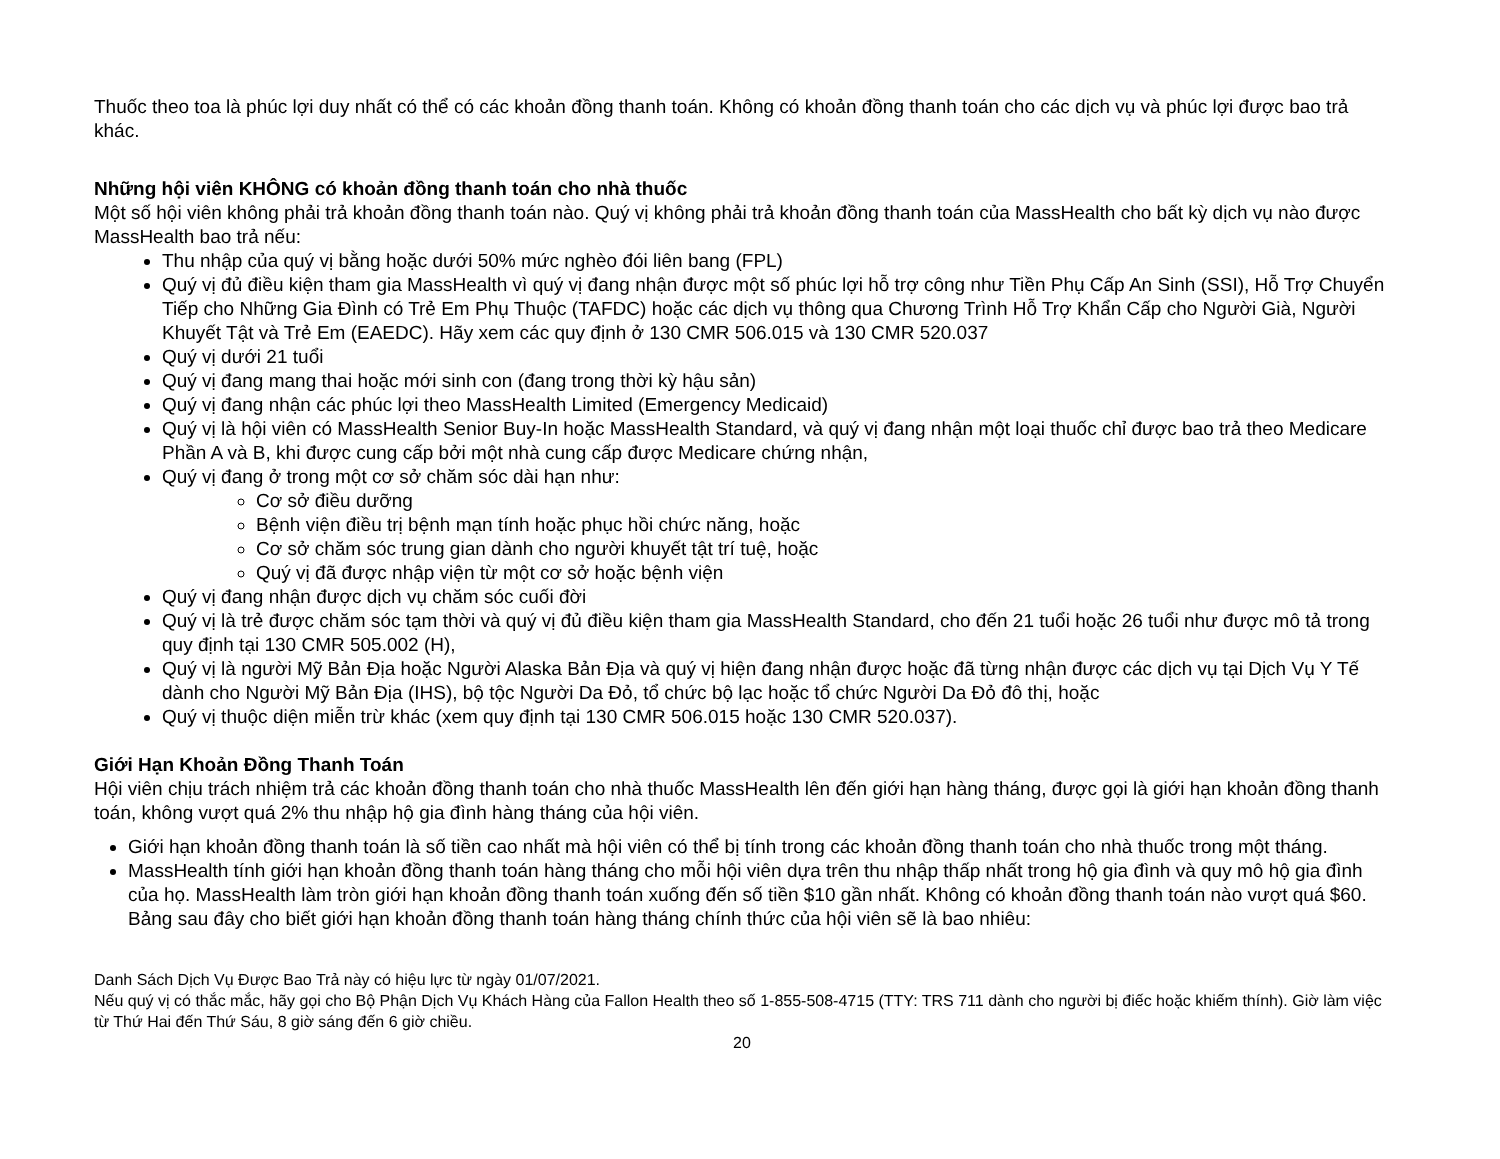Thuốc theo toa là phúc lợi duy nhất có thể có các khoản đồng thanh toán. Không có khoản đồng thanh toán cho các dịch vụ và phúc lợi được bao trả khác.
Những hội viên KHÔNG có khoản đồng thanh toán cho nhà thuốc
Một số hội viên không phải trả khoản đồng thanh toán nào. Quý vị không phải trả khoản đồng thanh toán của MassHealth cho bất kỳ dịch vụ nào được MassHealth bao trả nếu:
Thu nhập của quý vị bằng hoặc dưới 50% mức nghèo đói liên bang (FPL)
Quý vị đủ điều kiện tham gia MassHealth vì quý vị đang nhận được một số phúc lợi hỗ trợ công như Tiền Phụ Cấp An Sinh (SSI), Hỗ Trợ Chuyển Tiếp cho Những Gia Đình có Trẻ Em Phụ Thuộc (TAFDC) hoặc các dịch vụ thông qua Chương Trình Hỗ Trợ Khẩn Cấp cho Người Già, Người Khuyết Tật và Trẻ Em (EAEDC). Hãy xem các quy định ở 130 CMR 506.015 và 130 CMR 520.037
Quý vị dưới 21 tuổi
Quý vị đang mang thai hoặc mới sinh con (đang trong thời kỳ hậu sản)
Quý vị đang nhận các phúc lợi theo MassHealth Limited (Emergency Medicaid)
Quý vị là hội viên có MassHealth Senior Buy-In hoặc MassHealth Standard, và quý vị đang nhận một loại thuốc chỉ được bao trả theo Medicare Phần A và B, khi được cung cấp bởi một nhà cung cấp được Medicare chứng nhận,
Quý vị đang ở trong một cơ sở chăm sóc dài hạn như:
Cơ sở điều dưỡng
Bệnh viện điều trị bệnh mạn tính hoặc phục hồi chức năng, hoặc
Cơ sở chăm sóc trung gian dành cho người khuyết tật trí tuệ, hoặc
Quý vị đã được nhập viện từ một cơ sở hoặc bệnh viện
Quý vị đang nhận được dịch vụ chăm sóc cuối đời
Quý vị là trẻ được chăm sóc tạm thời và quý vị đủ điều kiện tham gia MassHealth Standard, cho đến 21 tuổi hoặc 26 tuổi như được mô tả trong quy định tại 130 CMR 505.002 (H),
Quý vị là người Mỹ Bản Địa hoặc Người Alaska Bản Địa và quý vị hiện đang nhận được hoặc đã từng nhận được các dịch vụ tại Dịch Vụ Y Tế dành cho Người Mỹ Bản Địa (IHS), bộ tộc Người Da Đỏ, tổ chức bộ lạc hoặc tổ chức Người Da Đỏ đô thị, hoặc
Quý vị thuộc diện miễn trừ khác (xem quy định tại 130 CMR 506.015 hoặc 130 CMR 520.037).
Giới Hạn Khoản Đồng Thanh Toán
Hội viên chịu trách nhiệm trả các khoản đồng thanh toán cho nhà thuốc MassHealth lên đến giới hạn hàng tháng, được gọi là giới hạn khoản đồng thanh toán, không vượt quá 2% thu nhập hộ gia đình hàng tháng của hội viên.
Giới hạn khoản đồng thanh toán là số tiền cao nhất mà hội viên có thể bị tính trong các khoản đồng thanh toán cho nhà thuốc trong một tháng.
MassHealth tính giới hạn khoản đồng thanh toán hàng tháng cho mỗi hội viên dựa trên thu nhập thấp nhất trong hộ gia đình và quy mô hộ gia đình của họ. MassHealth làm tròn giới hạn khoản đồng thanh toán xuống đến số tiền $10 gần nhất. Không có khoản đồng thanh toán nào vượt quá $60. Bảng sau đây cho biết giới hạn khoản đồng thanh toán hàng tháng chính thức của hội viên sẽ là bao nhiêu:
Danh Sách Dịch Vụ Được Bao Trả này có hiệu lực từ ngày 01/07/2021.
Nếu quý vị có thắc mắc, hãy gọi cho Bộ Phận Dịch Vụ Khách Hàng của Fallon Health theo số 1-855-508-4715 (TTY: TRS 711 dành cho người bị điếc hoặc khiếm thính). Giờ làm việc từ Thứ Hai đến Thứ Sáu, 8 giờ sáng đến 6 giờ chiều.
20